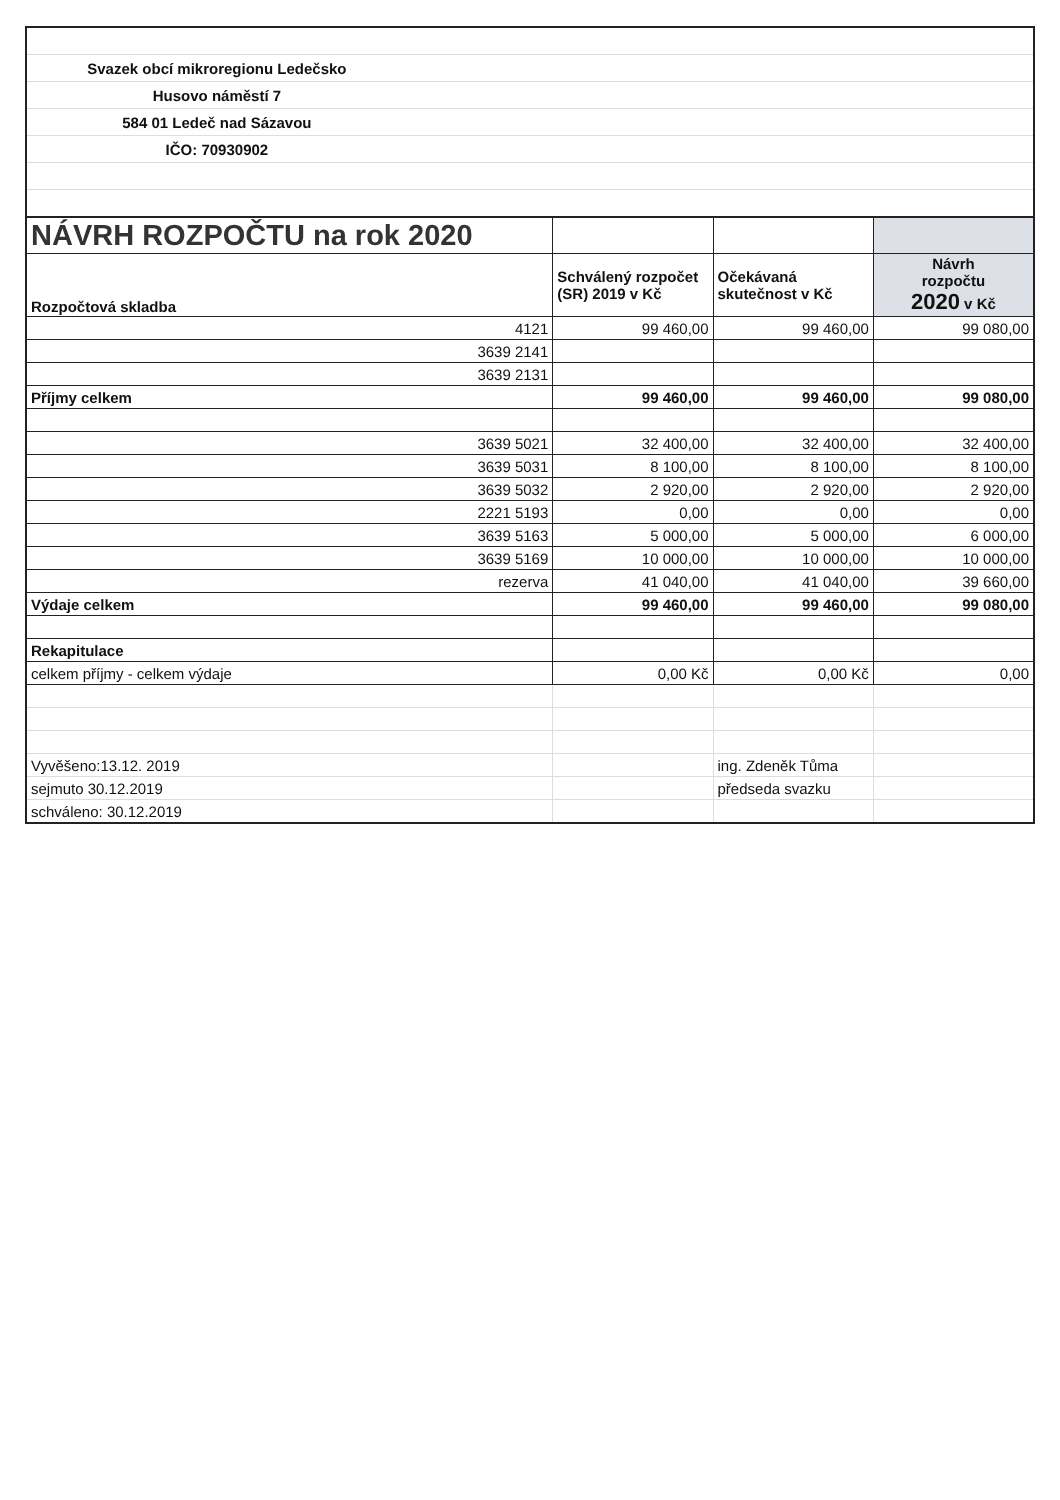| Svazek obcí mikroregionu Ledečsko | | | |
| Husovo náměstí 7 | | | |
| 584 01 Ledeč nad Sázavou | | | |
| IČO: 70930902 | | | |
| NÁVRH ROZPOČTU na rok 2020 | | | |
| Rozpočtová skladba | Schválený rozpočet (SR) 2019 v Kč | Očekávaná skutečnost v Kč | Návrh rozpočtu 2020 v Kč |
| 4121 | 99 460,00 | 99 460,00 | 99 080,00 |
| 3639 2141 | | | |
| 3639 2131 | | | |
| Příjmy celkem | 99 460,00 | 99 460,00 | 99 080,00 |
| 3639 5021 | 32 400,00 | 32 400,00 | 32 400,00 |
| 3639 5031 | 8 100,00 | 8 100,00 | 8 100,00 |
| 3639 5032 | 2 920,00 | 2 920,00 | 2 920,00 |
| 2221 5193 | 0,00 | 0,00 | 0,00 |
| 3639 5163 | 5 000,00 | 5 000,00 | 6 000,00 |
| 3639 5169 | 10 000,00 | 10 000,00 | 10 000,00 |
| rezerva | 41 040,00 | 41 040,00 | 39 660,00 |
| Výdaje celkem | 99 460,00 | 99 460,00 | 99 080,00 |
| Rekapitulace | | | |
| celkem příjmy - celkem výdaje | 0,00 Kč | 0,00 Kč | 0,00 |
| Vyvěšeno:13.12. 2019 | | ing. Zdeněk Tůma | |
| sejmuto 30.12.2019 | | předseda svazku | |
| schváleno: 30.12.2019 | | | |